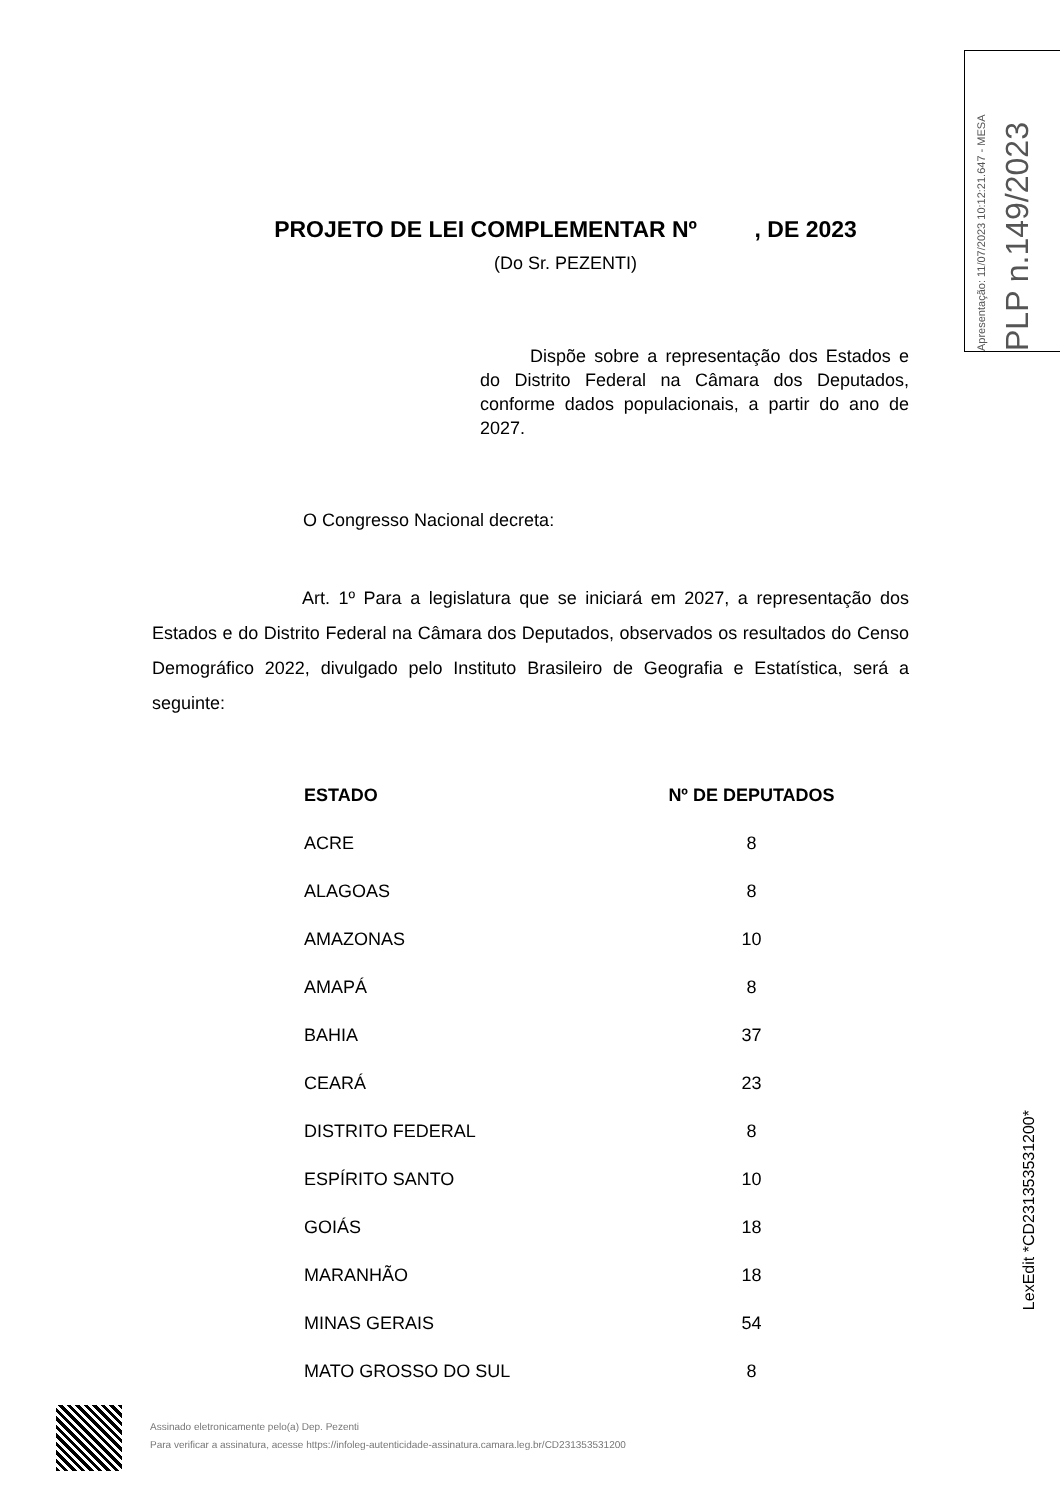Apresentação: 11/07/2023 10:12:21.647 - MESA
PLP n.149/2023
PROJETO DE LEI COMPLEMENTAR Nº , DE 2023
(Do Sr. PEZENTI)
Dispõe sobre a representação dos Estados e do Distrito Federal na Câmara dos Deputados, conforme dados populacionais, a partir do ano de 2027.
O Congresso Nacional decreta:
Art. 1º Para a legislatura que se iniciará em 2027, a representação dos Estados e do Distrito Federal na Câmara dos Deputados, observados os resultados do Censo Demográfico 2022, divulgado pelo Instituto Brasileiro de Geografia e Estatística, será a seguinte:
| ESTADO | Nº DE DEPUTADOS |
| --- | --- |
| ACRE | 8 |
| ALAGOAS | 8 |
| AMAZONAS | 10 |
| AMAPÁ | 8 |
| BAHIA | 37 |
| CEARÁ | 23 |
| DISTRITO FEDERAL | 8 |
| ESPÍRITO SANTO | 10 |
| GOIÁS | 18 |
| MARANHÃO | 18 |
| MINAS GERAIS | 54 |
| MATO GROSSO DO SUL | 8 |
LexEdit *CD231353531200*
Assinado eletronicamente pelo(a) Dep. Pezenti
Para verificar a assinatura, acesse https://infoleg-autenticidade-assinatura.camara.leg.br/CD231353531200